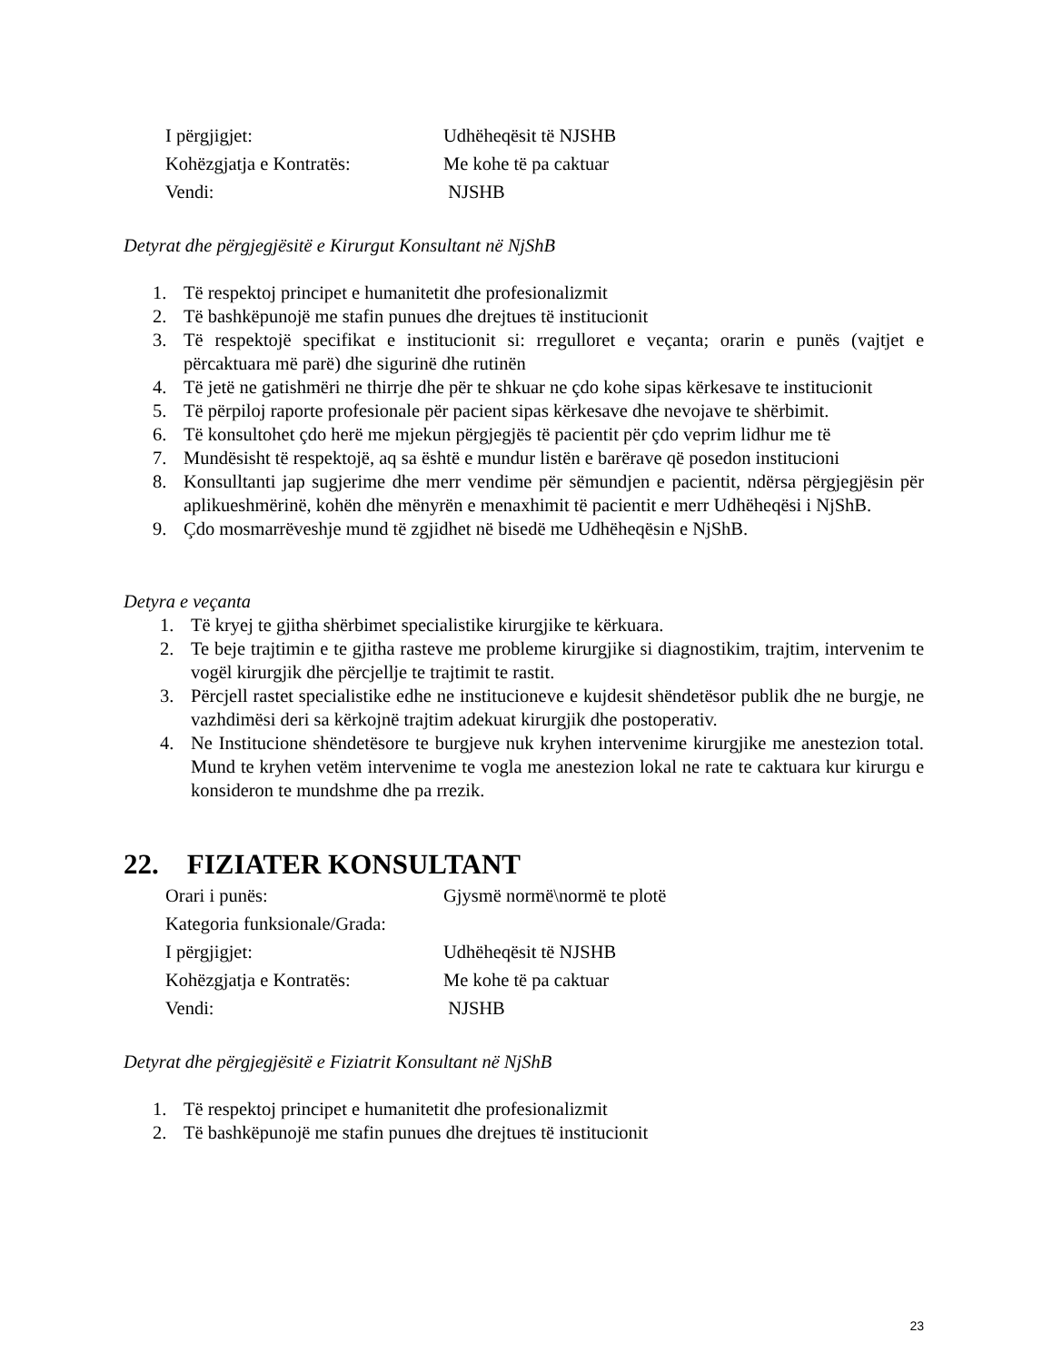I përgjigjet: Udhëheqësit të NJSHB
Kohëzgjatja e Kontratës: Me kohe të pa caktuar
Vendi: NJSHB
Detyrat dhe përgjegjësitë e Kirurgut Konsultant në NjShB
1. Të respektoj principet e humanitetit dhe profesionalizmit
2. Të bashkëpunojë me stafin punues dhe drejtues të institucionit
3. Të respektojë specifikat e institucionit si: rregulloret e veçanta; orarin e punës (vajtjet e përcaktuara më parë) dhe sigurinë dhe rutinën
4. Të jetë ne gatishmëri ne thirrje dhe për te shkuar ne çdo kohe sipas kërkesave te institucionit
5. Të përpiloj raporte profesionale për pacient sipas kërkesave dhe nevojave te shërbimit.
6. Të konsultohet çdo herë me mjekun përgjegjës të pacientit për çdo veprim lidhur me të
7. Mundësisht të respektojë, aq sa është e mundur listën e barërave që posedon institucioni
8. Konsulltanti jap sugjerime dhe merr vendime për sëmundjen e pacientit, ndërsa përgjegjësin për aplikueshmërinë, kohën dhe mënyrën e menaxhimit të pacientit e merr Udhëheqësi i NjShB.
9. Çdo mosmarrëveshje mund të zgjidhet në bisedë me Udhëheqësin e NjShB.
Detyra e veçanta
1. Të kryej te gjitha shërbimet specialistike kirurgjike te kërkuara.
2. Te beje trajtimin e te gjitha rasteve me probleme kirurgjike si diagnostikim, trajtim, intervenim te vogël kirurgjik dhe përcjellje te trajtimit te rastit.
3. Përcjell rastet specialistike edhe ne institucioneve e kujdesit shëndetësor publik dhe ne burgje, ne vazhdimësi deri sa kërkojnë trajtim adekuat kirurgjik dhe postoperativ.
4. Ne Institucione shëndetësore te burgjeve nuk kryhen intervenime kirurgjike me anestezion total. Mund te kryhen vetëm intervenime te vogla me anestezion lokal ne rate te caktuara kur kirurgu e konsideron te mundshme dhe pa rrezik.
22. FIZIATER KONSULTANT
Orari i punës: Gjysmë normë\normë te plotë
Kategoria funksionale/Grada:
I përgjigjet: Udhëheqësit të NJSHB
Kohëzgjatja e Kontratës: Me kohe të pa caktuar
Vendi: NJSHB
Detyrat dhe përgjegjësitë e Fiziatrit Konsultant në NjShB
1. Të respektoj principet e humanitetit dhe profesionalizmit
2. Të bashkëpunojë me stafin punues dhe drejtues të institucionit
23